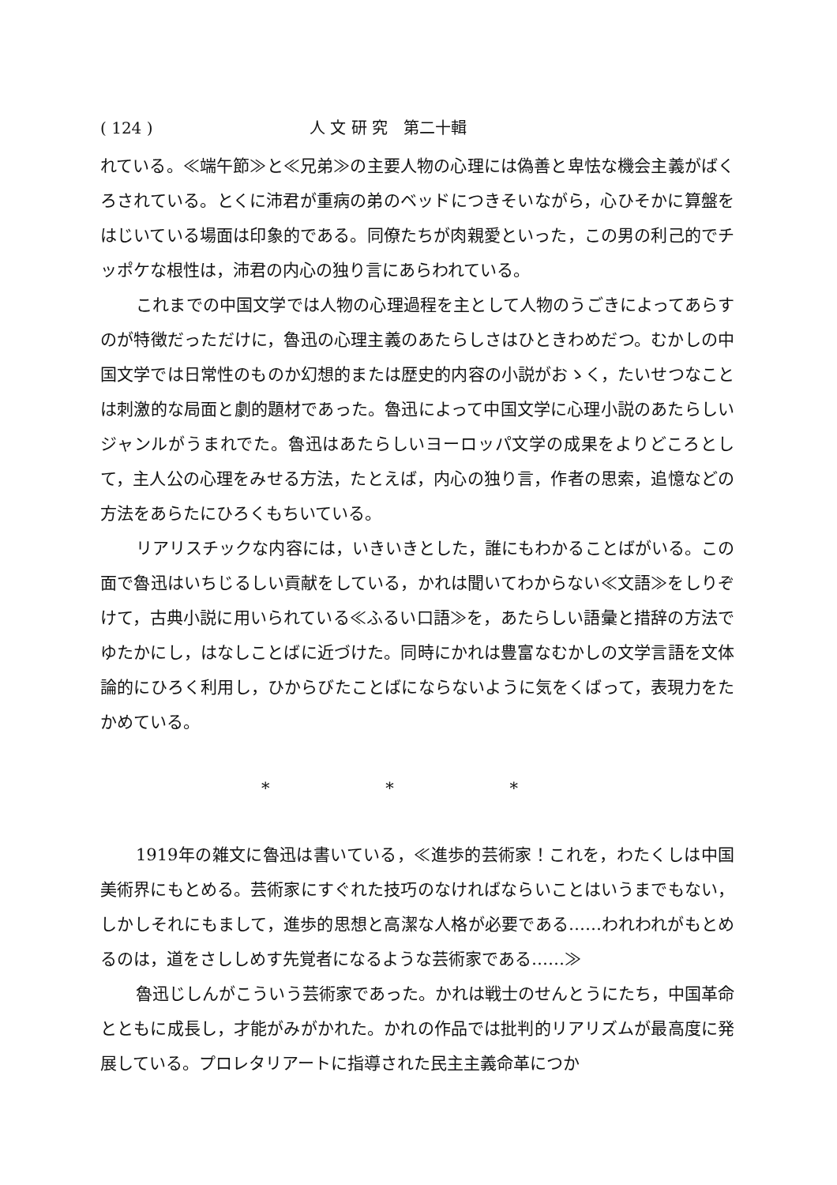( 124 ) 人 文 研 究　第二十輯
れている。≪端午節≫と≪兄弟≫の主要人物の心理には偽善と卑怯な機会主義がばくろされている。とくに沛君が重病の弟のベッドにつきそいながら，心ひそかに算盤をはじいている場面は印象的である。同僚たちが肉親愛といった，この男の利己的でチッポケな根性は，沛君の内心の独り言にあらわれている。
これまでの中国文学では人物の心理過程を主として人物のうごきによってあらすのが特徴だっただけに，魯迅の心理主義のあたらしさはひときわめだつ。むかしの中国文学では日常性のものか幻想的または歴史的内容の小説がおゝく，たいせつなことは刺激的な局面と劇的題材であった。魯迅によって中国文学に心理小説のあたらしいジャンルがうまれでた。魯迅はあたらしいヨーロッパ文学の成果をよりどころとして，主人公の心理をみせる方法，たとえば，内心の独り言，作者の思索，追憶などの方法をあらたにひろくもちいている。
リアリスチックな内容には，いきいきとした，誰にもわかることばがいる。この面で魯迅はいちじるしい貢献をしている，かれは聞いてわからない≪文語≫をしりぞけて，古典小説に用いられている≪ふるい口語≫を，あたらしい語彙と措辞の方法でゆたかにし，はなしことばに近づけた。同時にかれは豊富なむかしの文学言語を文体論的にひろく利用し，ひからびたことばにならないように気をくばって，表現力をたかめている。
* * *
1919年の雑文に魯迅は書いている，≪進歩的芸術家！これを，わたくしは中国美術界にもとめる。芸術家にすぐれた技巧のなければならいことはいうまでもない，しかしそれにもまして，進歩的思想と高潔な人格が必要である……われわれがもとめるのは，道をさししめす先覚者になるような芸術家である……≫
魯迅じしんがこういう芸術家であった。かれは戦士のせんとうにたち，中国革命とともに成長し，才能がみがかれた。かれの作品では批判的リアリズムが最高度に発展している。プロレタリアートに指導された民主主義命革につか